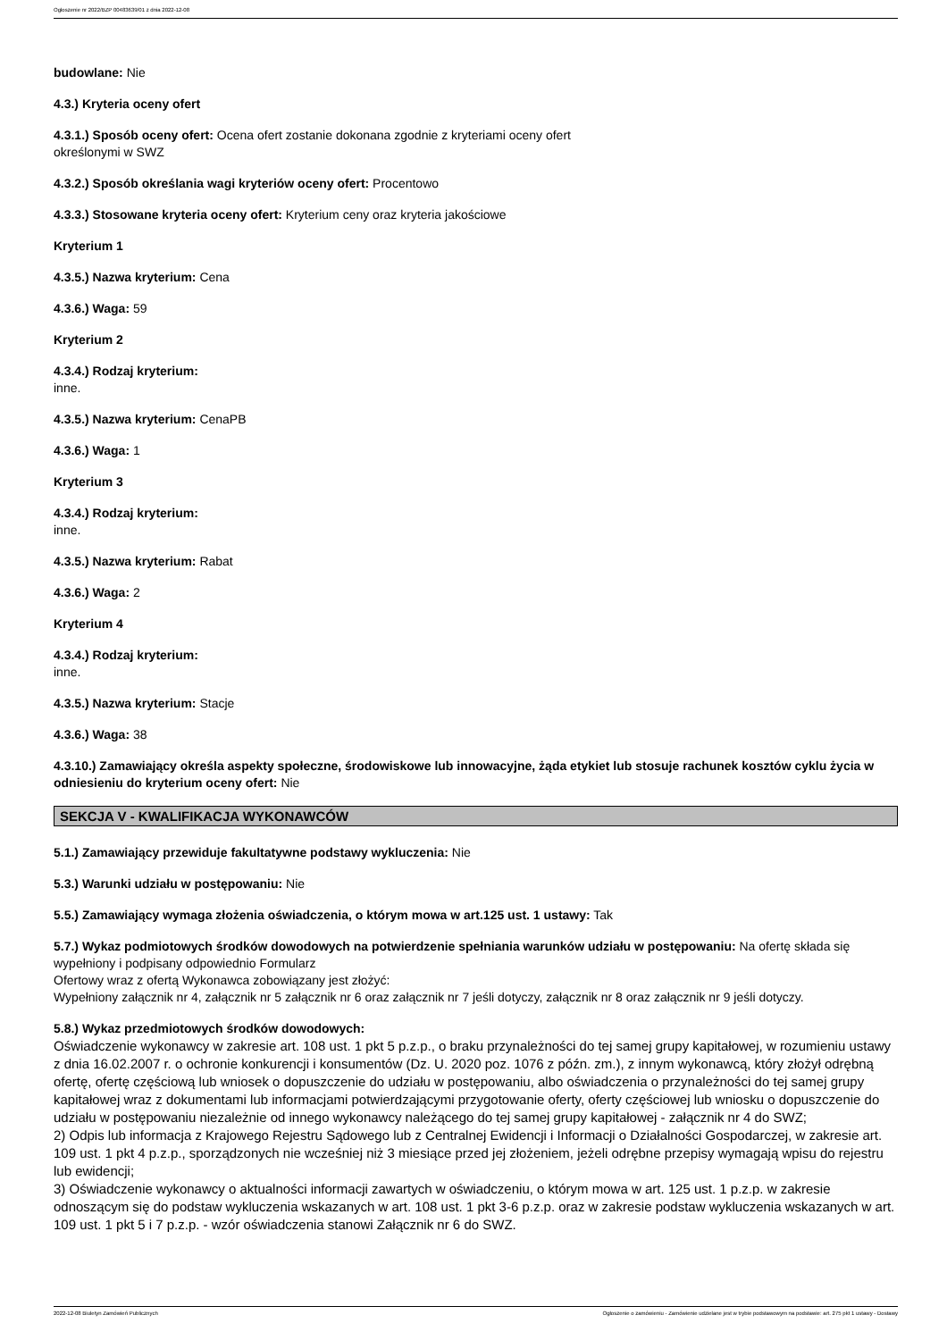Ogłoszenie nr 2022/BZP 00483639/01 z dnia 2022-12-08
budowlane: Nie
4.3.) Kryteria oceny ofert
4.3.1.) Sposób oceny ofert: Ocena ofert zostanie dokonana zgodnie z kryteriami oceny ofert
określonymi w SWZ
4.3.2.) Sposób określania wagi kryteriów oceny ofert: Procentowo
4.3.3.) Stosowane kryteria oceny ofert: Kryterium ceny oraz kryteria jakościowe
Kryterium 1
4.3.5.) Nazwa kryterium: Cena
4.3.6.) Waga: 59
Kryterium 2
4.3.4.) Rodzaj kryterium:
inne.
4.3.5.) Nazwa kryterium: CenaPB
4.3.6.) Waga: 1
Kryterium 3
4.3.4.) Rodzaj kryterium:
inne.
4.3.5.) Nazwa kryterium: Rabat
4.3.6.) Waga: 2
Kryterium 4
4.3.4.) Rodzaj kryterium:
inne.
4.3.5.) Nazwa kryterium: Stacje
4.3.6.) Waga: 38
4.3.10.) Zamawiający określa aspekty społeczne, środowiskowe lub innowacyjne, żąda etykiet lub stosuje rachunek kosztów cyklu życia w odniesieniu do kryterium oceny ofert: Nie
SEKCJA V - KWALIFIKACJA WYKONAWCÓW
5.1.) Zamawiający przewiduje fakultatywne podstawy wykluczenia: Nie
5.3.) Warunki udziału w postępowaniu: Nie
5.5.) Zamawiający wymaga złożenia oświadczenia, o którym mowa w art.125 ust. 1 ustawy: Tak
5.7.) Wykaz podmiotowych środków dowodowych na potwierdzenie spełniania warunków udziału w postępowaniu: Na ofertę składa się wypełniony i podpisany odpowiednio Formularz
Ofertowy wraz z ofertą Wykonawca zobowiązany jest złożyć:
Wypełniony załącznik nr 4, załącznik nr 5 załącznik nr 6 oraz załącznik nr 7 jeśli dotyczy, załącznik nr 8 oraz załącznik nr 9 jeśli dotyczy.
5.8.) Wykaz przedmiotowych środków dowodowych:
Oświadczenie wykonawcy w zakresie art. 108 ust. 1 pkt 5 p.z.p., o braku przynależności do tej samej grupy kapitałowej, w rozumieniu ustawy z dnia 16.02.2007 r. o ochronie konkurencji i konsumentów (Dz. U. 2020 poz. 1076 z późn. zm.), z innym wykonawcą, który złożył odrębną ofertę, ofertę częściową lub wniosek o dopuszczenie do udziału w postępowaniu, albo oświadczenia o przynależności do tej samej grupy kapitałowej wraz z dokumentami lub informacjami potwierdzającymi przygotowanie oferty, oferty częściowej lub wniosku o dopuszczenie do udziału w postępowaniu niezależnie od innego wykonawcy należącego do tej samej grupy kapitałowej - załącznik nr 4 do SWZ;
2) Odpis lub informacja z Krajowego Rejestru Sądowego lub z Centralnej Ewidencji i Informacji o Działalności Gospodarczej, w zakresie art. 109 ust. 1 pkt 4 p.z.p., sporządzonych nie wcześniej niż 3 miesiące przed jej złożeniem, jeżeli odrębne przepisy wymagają wpisu do rejestru lub ewidencji;
3) Oświadczenie wykonawcy o aktualności informacji zawartych w oświadczeniu, o którym mowa w art. 125 ust. 1 p.z.p. w zakresie odnoszącym się do podstaw wykluczenia wskazanych w art. 108 ust. 1 pkt 3-6 p.z.p. oraz w zakresie podstaw wykluczenia wskazanych w art. 109 ust. 1 pkt 5 i 7 p.z.p. - wzór oświadczenia stanowi Załącznik nr 6 do SWZ.
2022-12-08 Biuletyn Zamówień Publicznych Ogłoszenie o zamówieniu - Zamówienie udzielane jest w trybie podstawowym na podstawie: art. 275 pkt 1 ustawy - Dostawy